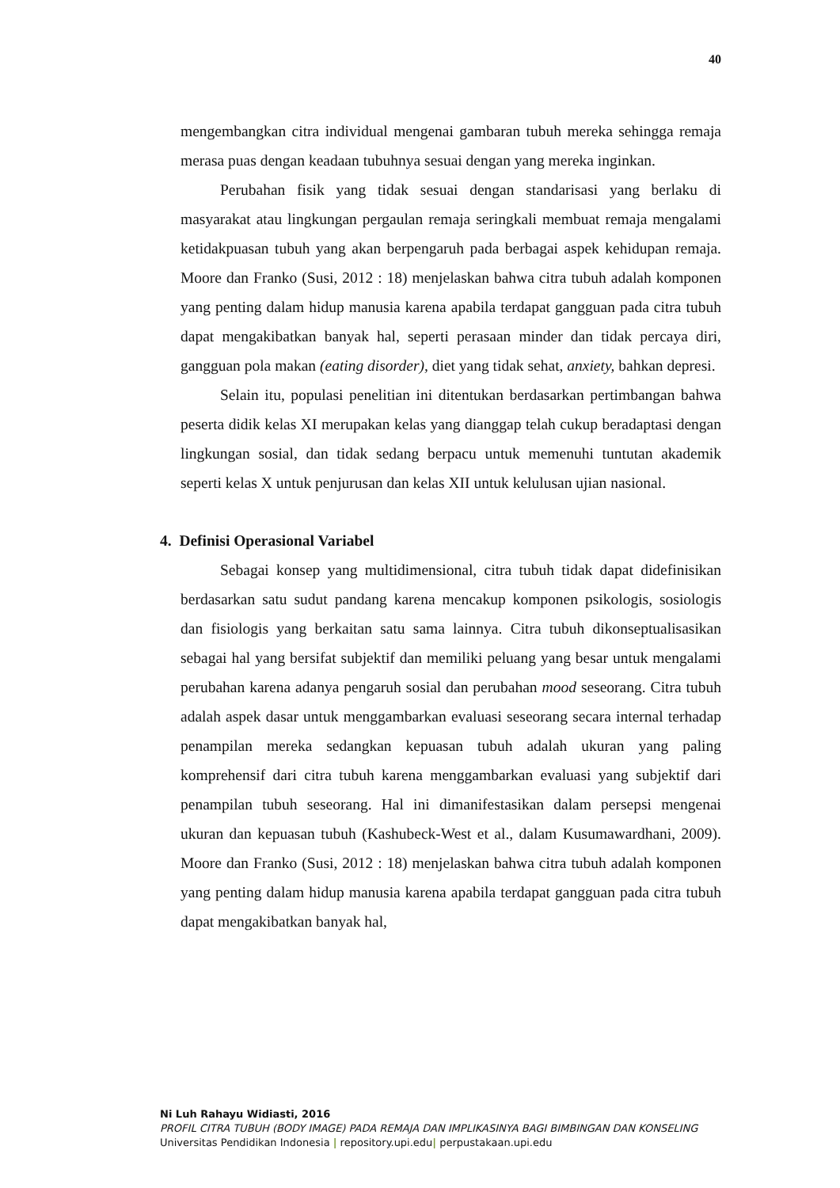40
mengembangkan citra individual mengenai gambaran tubuh mereka sehingga remaja merasa puas dengan keadaan tubuhnya sesuai dengan yang mereka inginkan.
Perubahan fisik yang tidak sesuai dengan standarisasi yang berlaku di masyarakat atau lingkungan pergaulan remaja seringkali membuat remaja mengalami ketidakpuasan tubuh yang akan berpengaruh pada berbagai aspek kehidupan remaja. Moore dan Franko (Susi, 2012 : 18) menjelaskan bahwa citra tubuh adalah komponen yang penting dalam hidup manusia karena apabila terdapat gangguan pada citra tubuh dapat mengakibatkan banyak hal, seperti perasaan minder dan tidak percaya diri, gangguan pola makan (eating disorder), diet yang tidak sehat, anxiety, bahkan depresi.
Selain itu, populasi penelitian ini ditentukan berdasarkan pertimbangan bahwa peserta didik kelas XI merupakan kelas yang dianggap telah cukup beradaptasi dengan lingkungan sosial, dan tidak sedang berpacu untuk memenuhi tuntutan akademik seperti kelas X untuk penjurusan dan kelas XII untuk kelulusan ujian nasional.
4. Definisi Operasional Variabel
Sebagai konsep yang multidimensional, citra tubuh tidak dapat didefinisikan berdasarkan satu sudut pandang karena mencakup komponen psikologis, sosiologis dan fisiologis yang berkaitan satu sama lainnya. Citra tubuh dikonseptualisasikan sebagai hal yang bersifat subjektif dan memiliki peluang yang besar untuk mengalami perubahan karena adanya pengaruh sosial dan perubahan mood seseorang. Citra tubuh adalah aspek dasar untuk menggambarkan evaluasi seseorang secara internal terhadap penampilan mereka sedangkan kepuasan tubuh adalah ukuran yang paling komprehensif dari citra tubuh karena menggambarkan evaluasi yang subjektif dari penampilan tubuh seseorang. Hal ini dimanifestasikan dalam persepsi mengenai ukuran dan kepuasan tubuh (Kashubeck-West et al., dalam Kusumawardhani, 2009). Moore dan Franko (Susi, 2012 : 18) menjelaskan bahwa citra tubuh adalah komponen yang penting dalam hidup manusia karena apabila terdapat gangguan pada citra tubuh dapat mengakibatkan banyak hal,
Ni Luh Rahayu Widiasti, 2016
PROFIL CITRA TUBUH (BODY IMAGE) PADA REMAJA DAN IMPLIKASINYA BAGI BIMBINGAN DAN KONSELING
Universitas Pendidikan Indonesia | repository.upi.edu| perpustakaan.upi.edu